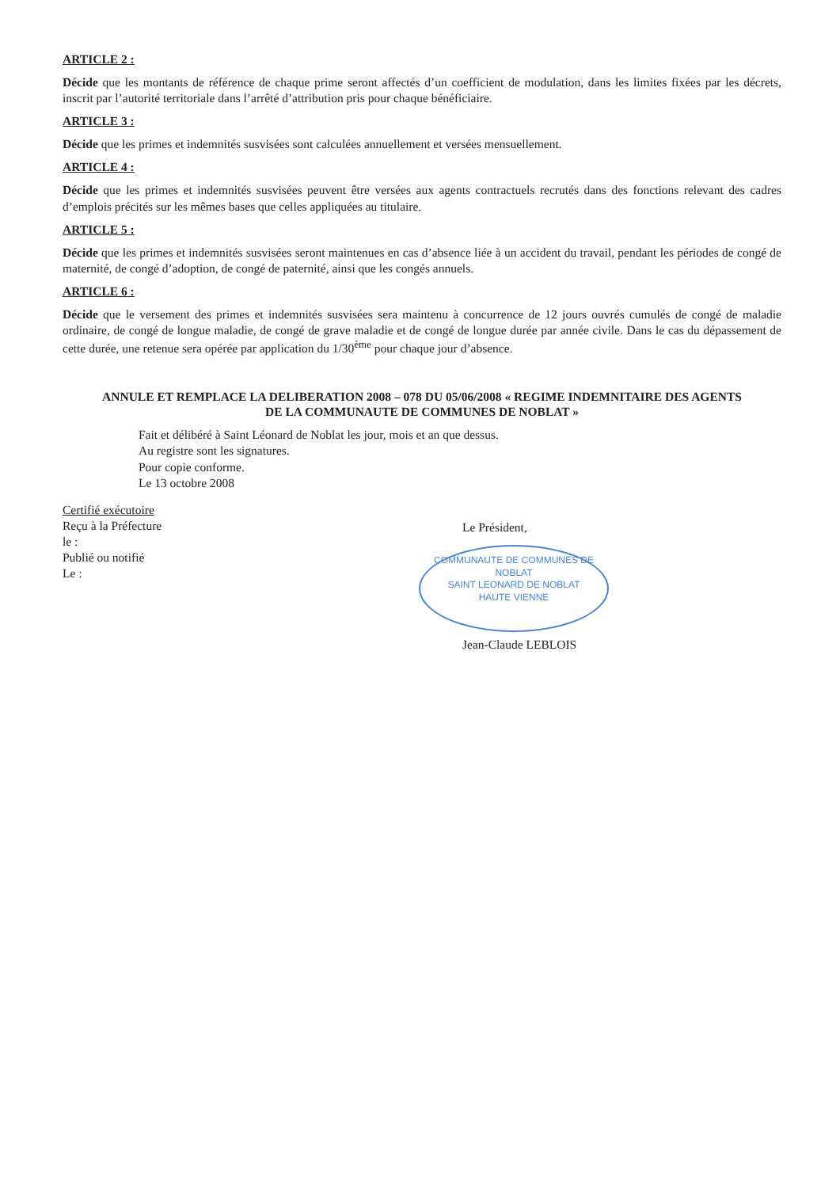ARTICLE 2 :
Décide que les montants de référence de chaque prime seront affectés d’un coefficient de modulation, dans les limites fixées par les décrets, inscrit par l’autorité territoriale dans l’arrêté d’attribution pris pour chaque bénéficiaire.
ARTICLE 3 :
Décide que les primes et indemnités susvisées sont calculées annuellement et versées mensuellement.
ARTICLE 4 :
Décide que les primes et indemnités susvisées peuvent être versées aux agents contractuels recrutés dans des fonctions relevant des cadres d’emplois précités sur les mêmes bases que celles appliquées au titulaire.
ARTICLE 5 :
Décide que les primes et indemnités susvisées seront maintenues en cas d’absence liée à un accident du travail, pendant les périodes de congé de maternité, de congé d’adoption, de congé de paternité, ainsi que les congés annuels.
ARTICLE 6 :
Décide que le versement des primes et indemnités susvisées sera maintenu à concurrence de 12 jours ouvrés cumulés de congé de maladie ordinaire, de congé de longue maladie, de congé de grave maladie et de congé de longue durée par année civile. Dans le cas du dépassement de cette durée, une retenue sera opérée par application du 1/30<sup>ème</sup> pour chaque jour d’absence.
ANNULE ET REMPLACE LA DELIBERATION 2008 – 078 DU 05/06/2008 « REGIME INDEMNITAIRE DES AGENTS DE LA COMMUNAUTE DE COMMUNES DE NOBLAT »
Fait et délibéré à Saint Léonard de Noblat les jour, mois et an que dessus.
Au registre sont les signatures.
Pour copie conforme.
Le 13 octobre 2008
Certifié exécutoire
Reçu à la Préfecture
le :
Publié ou notifié
Le :
Le Président,
COMMUNAUTE DE COMMUNES DE NOBLAT
SAINT LEONARD DE NOBLAT
HAUTE VIENNE
Jean-Claude LEBLOIS